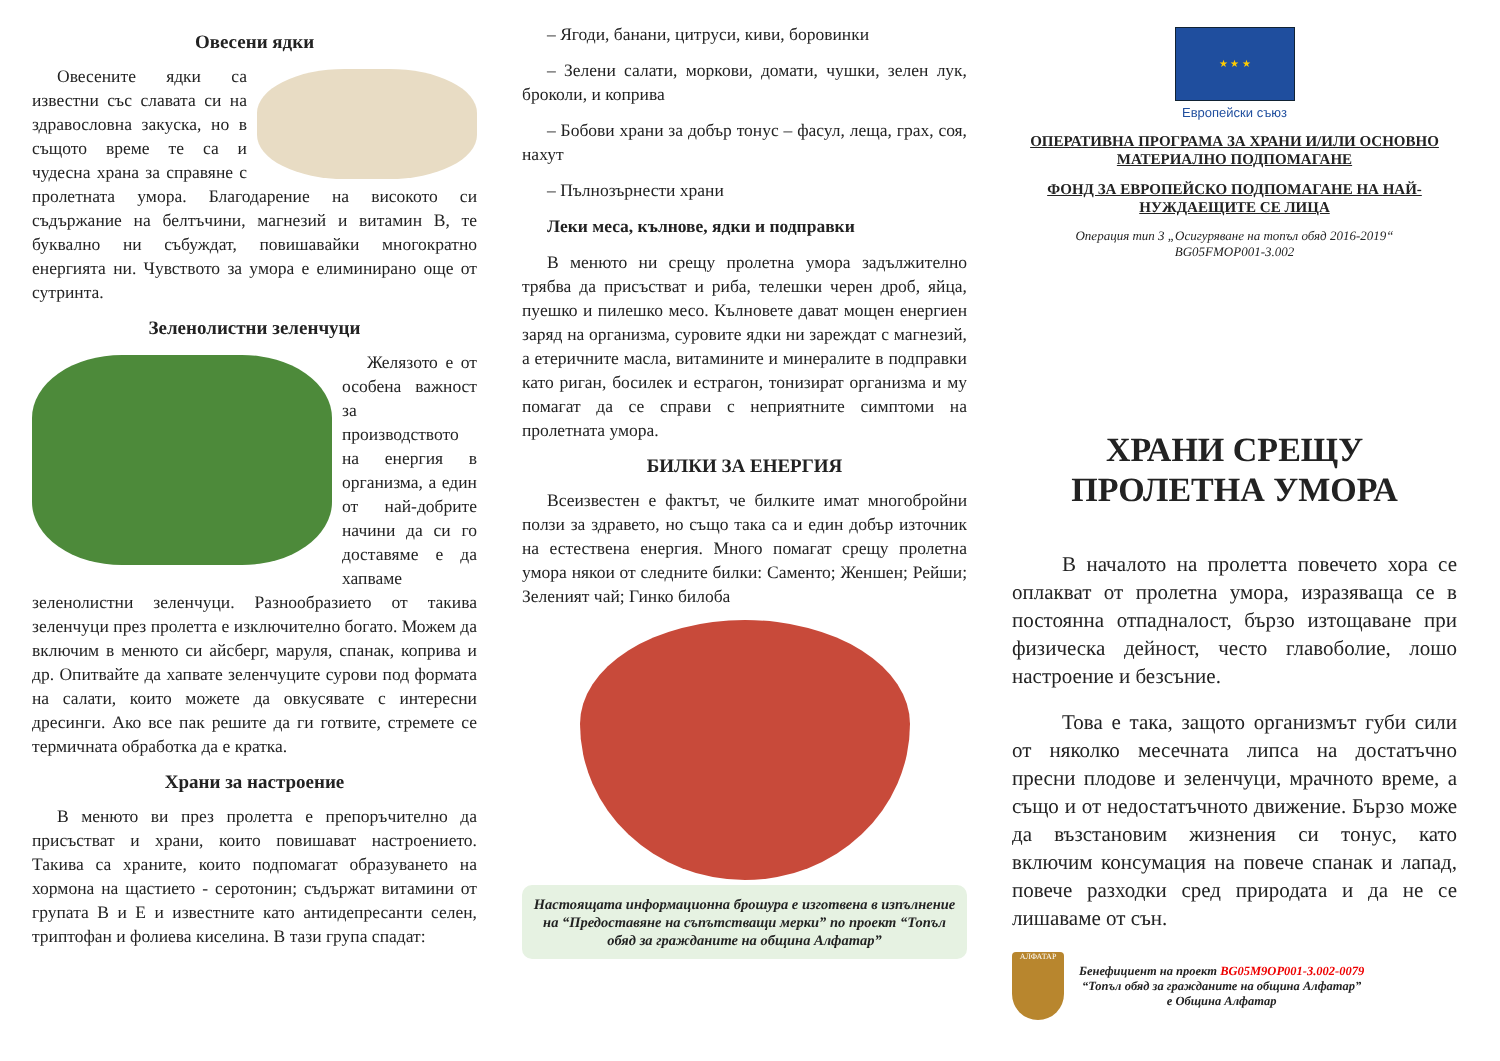Овесени ядки
Овесените ядки са известни със славата си на здравословна закуска, но в същото време те са и чудесна храна за справяне с пролетната умора. Благодарение на високото си съдържание на белтъчини, магнезий и витамин В, те буквално ни събуждат, повишавайки многократно енергията ни. Чувството за умора е елиминирано още от сутринта.
Зеленолистни зеленчуци
Желязото е от особена важност за производството на енергия в организма, а един от най-добрите начини да си го доставяме е да хапваме зеленолистни зеленчуци. Разнообразието от такива зеленчуци през пролетта е изключително богато. Можем да включим в менюто си айсберг, маруля, спанак, коприва и др. Опитвайте да хапвате зеленчуците сурови под формата на салати, които можете да овкусявате с интересни дресинги. Ако все пак решите да ги готвите, стремете се термичната обработка да е кратка.
Храни за настроение
В менюто ви през пролетта е препоръчително да присъстват и храни, които повишават настроението. Такива са храните, които подпомагат образуването на хормона на щастието - серотонин; съдържат витамини от групата В и Е и известните като антидепресанти селен, триптофан и фолиева киселина. В тази група спадат:
– Ягоди, банани, цитруси, киви, боровинки
– Зелени салати, моркови, домати, чушки, зелен лук, броколи, и коприва
– Бобови храни за добър тонус – фасул, леща, грах, соя, нахут
– Пълнозърнести храни
Леки меса, кълнове, ядки и подправки
В менюто ни срещу пролетна умора задължително трябва да присъстват и риба, телешки черен дроб, яйца, пуешко и пилешко месо. Кълновете дават мощен енергиен заряд на организма, суровите ядки ни зареждат с магнезий, а етеричните масла, витамините и минералите в подправки като риган, босилек и естрагон, тонизират организма и му помагат да се справи с неприятните симптоми на пролетната умора.
БИЛКИ ЗА ЕНЕРГИЯ
Всеизвестен е фактът, че билките имат многобройни ползи за здравето, но също така са и един добър източник на естествена енергия. Много помагат срещу пролетна умора някои от следните билки: Саменто; Женшен; Рейши; Зеленият чай; Гинко билоба
Настоящата информационна брошура е изготвена в изпълнение на “Предоставяне на съпътстващи мерки” по проект “Топъл обяд за гражданите на община Алфатар”
★ ★ ★
Европейски съюз
ОПЕРАТИВНА ПРОГРАМА ЗА ХРАНИ И/ИЛИ ОСНОВНО МАТЕРИАЛНО ПОДПОМАГАНЕ
ФОНД ЗА ЕВРОПЕЙСКО ПОДПОМАГАНЕ НА НАЙ-НУЖДАЕЩИТЕ СЕ ЛИЦА
Операция тип 3 „Осигуряване на топъл обяд 2016-2019“
BG05FMOP001-3.002
ХРАНИ СРЕЩУ
ПРОЛЕТНА УМОРА
В началото на пролетта повечето хора се оплакват от пролетна умора, изразяваща се в постоянна отпадналост, бързо изтощаване при физическа дейност, често главоболие, лошо настроение и безсъние.
Това е така, защото организмът губи сили от няколко месечната липса на достатъчно пресни плодове и зеленчуци, мрачното време, а също и от недостатъчното движение. Бързо може да възстановим жизнения си тонус, като включим консумация на повече спанак и лапад, повече разходки сред природата и да не се лишаваме от сън.
АЛФАТАР
Бенефициент на проект BG05M9OP001-3.002-0079
“Топъл обяд за гражданите на община Алфатар”
е Община Алфатар